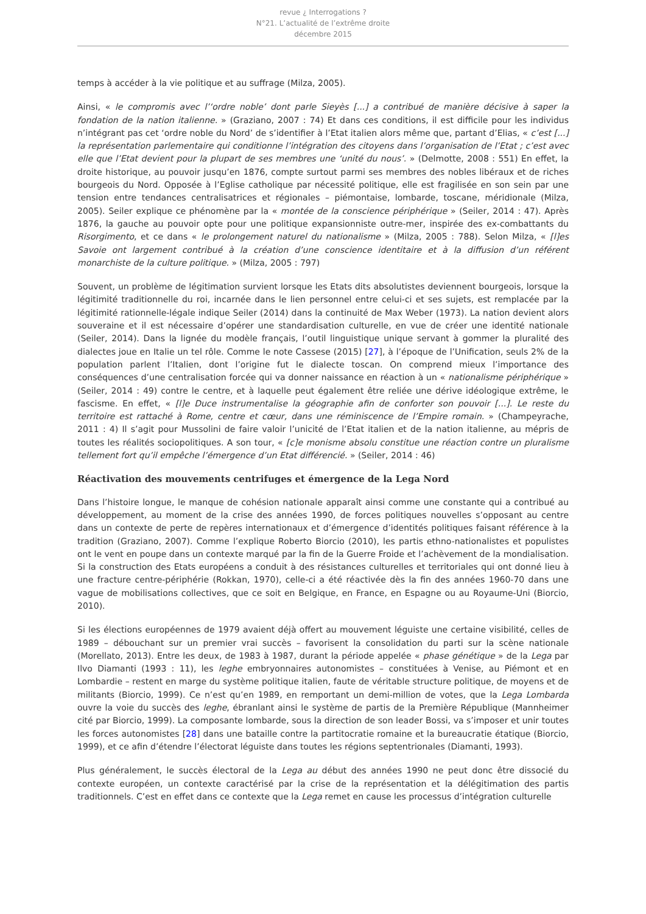revue ¿ Interrogations ?
N°21. L’actualité de l’extrême droite
décembre 2015
temps à accéder à la vie politique et au suffrage (Milza, 2005).
Ainsi, « le compromis avec l’‘ordre noble’ dont parle Sieyès [...] a contribué de manière décisive à saper la fondation de la nation italienne. » (Graziano, 2007 : 74) Et dans ces conditions, il est difficile pour les individus n’intégrant pas cet ‘ordre noble du Nord’ de s’identifier à l’Etat italien alors même que, partant d’Elias, « c’est [...] la représentation parlementaire qui conditionne l’intégration des citoyens dans l’organisation de l’Etat ; c’est avec elle que l’Etat devient pour la plupart de ses membres une ‘unité du nous’. » (Delmotte, 2008 : 551) En effet, la droite historique, au pouvoir jusqu’en 1876, compte surtout parmi ses membres des nobles libéraux et de riches bourgeois du Nord. Opposée à l’Eglise catholique par nécessité politique, elle est fragilisée en son sein par une tension entre tendances centralisatrices et régionales – piémontaise, lombarde, toscane, méridionale (Milza, 2005). Seiler explique ce phénomène par la « montée de la conscience périphérique » (Seiler, 2014 : 47). Après 1876, la gauche au pouvoir opte pour une politique expansionniste outre-mer, inspirée des ex-combattants du Risorgimento, et ce dans « le prolongement naturel du nationalisme » (Milza, 2005 : 788). Selon Milza, « [l]es Savoie ont largement contribué à la création d’une conscience identitaire et à la diffusion d’un référent monarchiste de la culture politique. » (Milza, 2005 : 797)
Souvent, un problème de légitimation survient lorsque les Etats dits absolutistes deviennent bourgeois, lorsque la légitimité traditionnelle du roi, incarnée dans le lien personnel entre celui-ci et ses sujets, est remplacée par la légitimité rationnelle-légale indique Seiler (2014) dans la continuité de Max Weber (1973). La nation devient alors souveraine et il est nécessaire d’opérer une standardisation culturelle, en vue de créer une identité nationale (Seiler, 2014). Dans la lignée du modèle français, l’outil linguistique unique servant à gommer la pluralité des dialectes joue en Italie un tel rôle. Comme le note Cassese (2015) [27], à l’époque de l’Unification, seuls 2% de la population parlent l’Italien, dont l’origine fut le dialecte toscan. On comprend mieux l’importance des conséquences d’une centralisation forcée qui va donner naissance en réaction à un « nationalisme périphérique » (Seiler, 2014 : 49) contre le centre, et à laquelle peut également être reliée une dérive idéologique extrême, le fascisme. En effet, « [l]e Duce instrumentalise la géographie afin de conforter son pouvoir [...]. Le reste du territoire est rattaché à Rome, centre et cœur, dans une réminiscence de l’Empire romain. » (Champeyrache, 2011 : 4) Il s’agit pour Mussolini de faire valoir l’unicité de l’Etat italien et de la nation italienne, au mépris de toutes les réalités sociopolitiques. A son tour, « [c]e monisme absolu constitue une réaction contre un pluralisme tellement fort qu’il empêche l’émergence d’un Etat différencié. » (Seiler, 2014 : 46)
Réactivation des mouvements centrifuges et émergence de la Lega Nord
Dans l’histoire longue, le manque de cohésion nationale apparaît ainsi comme une constante qui a contribué au développement, au moment de la crise des années 1990, de forces politiques nouvelles s’opposant au centre dans un contexte de perte de repères internationaux et d’émergence d’identités politiques faisant référence à la tradition (Graziano, 2007). Comme l’explique Roberto Biorcio (2010), les partis ethno-nationalistes et populistes ont le vent en poupe dans un contexte marqué par la fin de la Guerre Froide et l’achèvement de la mondialisation. Si la construction des Etats européens a conduit à des résistances culturelles et territoriales qui ont donné lieu à une fracture centre-périphérie (Rokkan, 1970), celle-ci a été réactivée dès la fin des années 1960-70 dans une vague de mobilisations collectives, que ce soit en Belgique, en France, en Espagne ou au Royaume-Uni (Biorcio, 2010).
Si les élections européennes de 1979 avaient déjà offert au mouvement léguiste une certaine visibilité, celles de 1989 – débouchant sur un premier vrai succès – favorisent la consolidation du parti sur la scène nationale (Morellato, 2013). Entre les deux, de 1983 à 1987, durant la période appelée « phase génétique » de la Lega par Ilvo Diamanti (1993 : 11), les leghe embryonnaires autonomistes – constituées à Venise, au Piémont et en Lombardie – restent en marge du système politique italien, faute de véritable structure politique, de moyens et de militants (Biorcio, 1999). Ce n’est qu’en 1989, en remportant un demi-million de votes, que la Lega Lombarda ouvre la voie du succès des leghe, ébranlant ainsi le système de partis de la Première République (Mannheimer cité par Biorcio, 1999). La composante lombarde, sous la direction de son leader Bossi, va s’imposer et unir toutes les forces autonomistes [28] dans une bataille contre la partitocratie romaine et la bureaucratie étatique (Biorcio, 1999), et ce afin d’étendre l’électorat léguiste dans toutes les régions septentrionales (Diamanti, 1993).
Plus généralement, le succès électoral de la Lega au début des années 1990 ne peut donc être dissocié du contexte européen, un contexte caractérisé par la crise de la représentation et la délégitimation des partis traditionnels. C’est en effet dans ce contexte que la Lega remet en cause les processus d’intégration culturelle